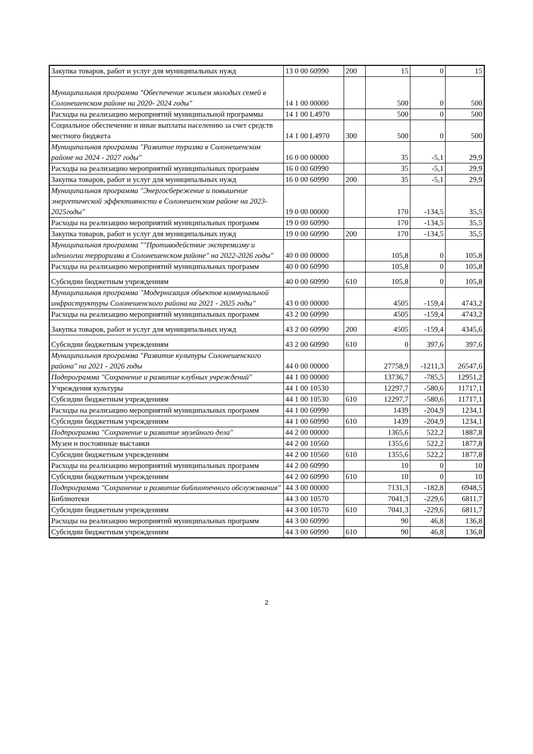| Закупка товаров, работ и услуг для муниципальных нужд | 13 0 00 60990 | 200 | 15 | 0 | 15 |
| Муниципальная программа "Обеспечение жильем молодых семей в Солонешенском районе на 2020- 2024 годы" | 14 1 00 00000 | | 500 | 0 | 500 |
| Расходы на реализацию мероприятий муниципальной программы | 14 1 00 L4970 | | 500 | 0 | 500 |
| Социальное обеспечение и иные выплаты населению за счет средств местного бюджета | 14 1 00 L4970 | 300 | 500 | 0 | 500 |
| Муниципальная программа "Развитие туризма в Солонешенском районе на 2024 - 2027 годы" | 16 0 00 00000 | | 35 | -5,1 | 29,9 |
| Расходы на реализацию мероприятий муниципальных программ | 16 0 00 60990 | | 35 | -5,1 | 29,9 |
| Закупка товаров, работ и услуг для муниципальных нужд | 16 0 00 60990 | 200 | 35 | -5,1 | 29,9 |
| Муниципальная программа "Энергосбережение и повышение энергетической эффективности в Солонешенском районе на 2023-2025годы" | 19 0 00 00000 | | 170 | -134,5 | 35,5 |
| Расходы на реализацию мероприятий муниципальных программ | 19 0 00 60990 | | 170 | -134,5 | 35,5 |
| Закупка товаров, работ и услуг для муниципальных нужд | 19 0 00 60990 | 200 | 170 | -134,5 | 35,5 |
| Муниципальная программа ""Противодействие экстремизму и идеологии терроризма в Солонешенском районе" на 2022-2026 годы" | 40 0 00 00000 | | 105,8 | 0 | 105,8 |
| Расходы на реализацию мероприятий муниципальных программ | 40 0 00 60990 | | 105,8 | 0 | 105,8 |
| Субсидии бюджетным учреждениям | 40 0 00 60990 | 610 | 105,8 | 0 | 105,8 |
| Муниципальная программа "Модернизация объектов коммунальной инфраструктуры Солонешенского района на 2021 - 2025 годы" | 43 0 00 00000 | | 4505 | -159,4 | 4743,2 |
| Расходы на реализацию мероприятий муниципальных программ | 43 2 00 60990 | | 4505 | -159,4 | 4743,2 |
| Закупка товаров, работ и услуг для муниципальных нужд | 43 2 00 60990 | 200 | 4505 | -159,4 | 4345,6 |
| Субсидии бюджетным учреждениям | 43 2 00 60990 | 610 | 0 | 397,6 | 397,6 |
| Муниципальная программа "Развитие культуры Солонешенского района" на 2021 - 2026 годы | 44 0 00 00000 | | 27758,9 | -1211,3 | 26547,6 |
| Подпрограмма "Сохранение и развитие клубных учреждений" | 44 1 00 00000 | | 13736,7 | -785,5 | 12951,2 |
| Учреждения культуры | 44 1 00 10530 | | 12297,7 | -580,6 | 11717,1 |
| Субсидии бюджетным учреждениям | 44 1 00 10530 | 610 | 12297,7 | -580,6 | 11717,1 |
| Расходы на реализацию мероприятий муниципальных программ | 44 1 00 60990 | | 1439 | -204,9 | 1234,1 |
| Субсидии бюджетным учреждениям | 44 1 00 60990 | 610 | 1439 | -204,9 | 1234,1 |
| Подпрограмма "Сохранение и развитие музейного дела" | 44 2 00 00000 | | 1365,6 | 522,2 | 1887,8 |
| Музеи и постоянные выставки | 44 2 00 10560 | | 1355,6 | 522,2 | 1877,8 |
| Субсидии бюджетным учреждениям | 44 2 00 10560 | 610 | 1355,6 | 522,2 | 1877,8 |
| Расходы на реализацию мероприятий муниципальных программ | 44 2 00 60990 | | 10 | 0 | 10 |
| Субсидии бюджетным учреждениям | 44 2 00 60990 | 610 | 10 | 0 | 10 |
| Подпрограмма "Сохранение и развитие библиотечного обслуживания" | 44 3 00 00000 | | 7131,3 | -182,8 | 6948,5 |
| Библиотеки | 44 3 00 10570 | | 7041,3 | -229,6 | 6811,7 |
| Субсидии бюджетным учреждениям | 44 3 00 10570 | 610 | 7041,3 | -229,6 | 6811,7 |
| Расходы на реализацию мероприятий муниципальных программ | 44 3 00 60990 | | 90 | 46,8 | 136,8 |
| Субсидии бюджетным учреждениям | 44 3 00 60990 | 610 | 90 | 46,8 | 136,8 |
2